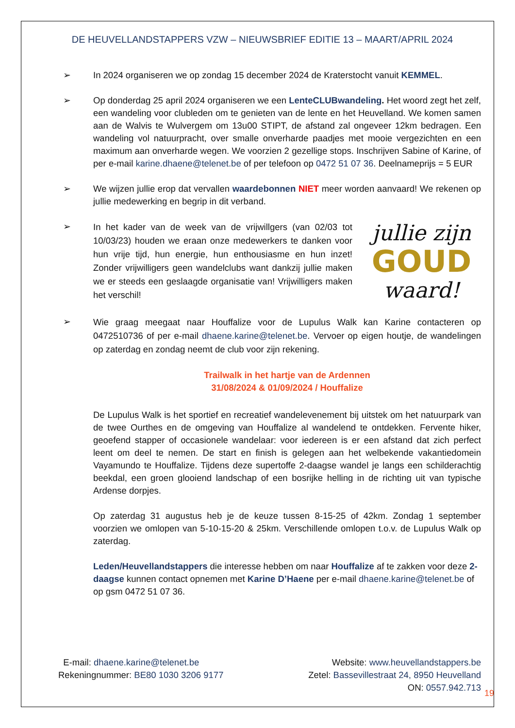DE HEUVELLANDSTAPPERS VZW – NIEUWSBRIEF EDITIE 13 – MAART/APRIL 2024
➢ In 2024 organiseren we op zondag 15 december 2024 de Kraterstocht vanuit KEMMEL.
➢ Op donderdag 25 april 2024 organiseren we een LenteCLUBwandeling. Het woord zegt het zelf, een wandeling voor clubleden om te genieten van de lente en het Heuvelland. We komen samen aan de Walvis te Wulvergem om 13u00 STIPT, de afstand zal ongeveer 12km bedragen. Een wandeling vol natuurpracht, over smalle onverharde paadjes met mooie vergezichten en een maximum aan onverharde wegen. We voorzien 2 gezellige stops. Inschrijven Sabine of Karine, of per e-mail karine.dhaene@telenet.be of per telefoon op 0472 51 07 36. Deelnameprijs = 5 EUR
➢ We wijzen jullie erop dat vervallen waardebonnen NIET meer worden aanvaard! We rekenen op jullie medewerking en begrip in dit verband.
➢
In het kader van de week van de vrijwillgers (van 02/03 tot 10/03/23) houden we eraan onze medewerkers te danken voor hun vrije tijd, hun energie, hun enthousiasme en hun inzet! Zonder vrijwilligers geen wandelclubs want dankzij jullie maken we er steeds een geslaagde organisatie van! Vrijwilligers maken het verschil!
jullie zijn
GOUD
waard!
➢
Wie graag meegaat naar Houffalize voor de Lupulus Walk kan Karine contacteren op 0472510736 of per e-mail dhaene.karine@telenet.be. Vervoer op eigen houtje, de wandelingen op zaterdag en zondag neemt de club voor zijn rekening.
Trailwalk in het hartje van de Ardennen
31/08/2024 & 01/09/2024 / Houffalize
De Lupulus Walk is het sportief en recreatief wandelevenement bij uitstek om het natuurpark van de twee Ourthes en de omgeving van Houffalize al wandelend te ontdekken. Fervente hiker, geoefend stapper of occasionele wandelaar: voor iedereen is er een afstand dat zich perfect leent om deel te nemen. De start en finish is gelegen aan het welbekende vakantiedomein Vayamundo te Houffalize. Tijdens deze supertoffe 2-daagse wandel je langs een schilderachtig beekdal, een groen glooiend landschap of een bosrijke helling in de richting uit van typische Ardense dorpjes.
Op zaterdag 31 augustus heb je de keuze tussen 8-15-25 of 42km. Zondag 1 september voorzien we omlopen van 5-10-15-20 & 25km. Verschillende omlopen t.o.v. de Lupulus Walk op zaterdag.
Leden/Heuvellandstappers die interesse hebben om naar Houffalize af te zakken voor deze 2-daagse kunnen contact opnemen met Karine D’Haene per e-mail dhaene.karine@telenet.be of op gsm 0472 51 07 36.
E-mail: dhaene.karine@telenet.be
Rekeningnummer: BE80 1030 3206 9177
Website: www.heuvellandstappers.be
Zetel: Bassevillestraat 24, 8950 Heuvelland
ON: 0557.942.713
19